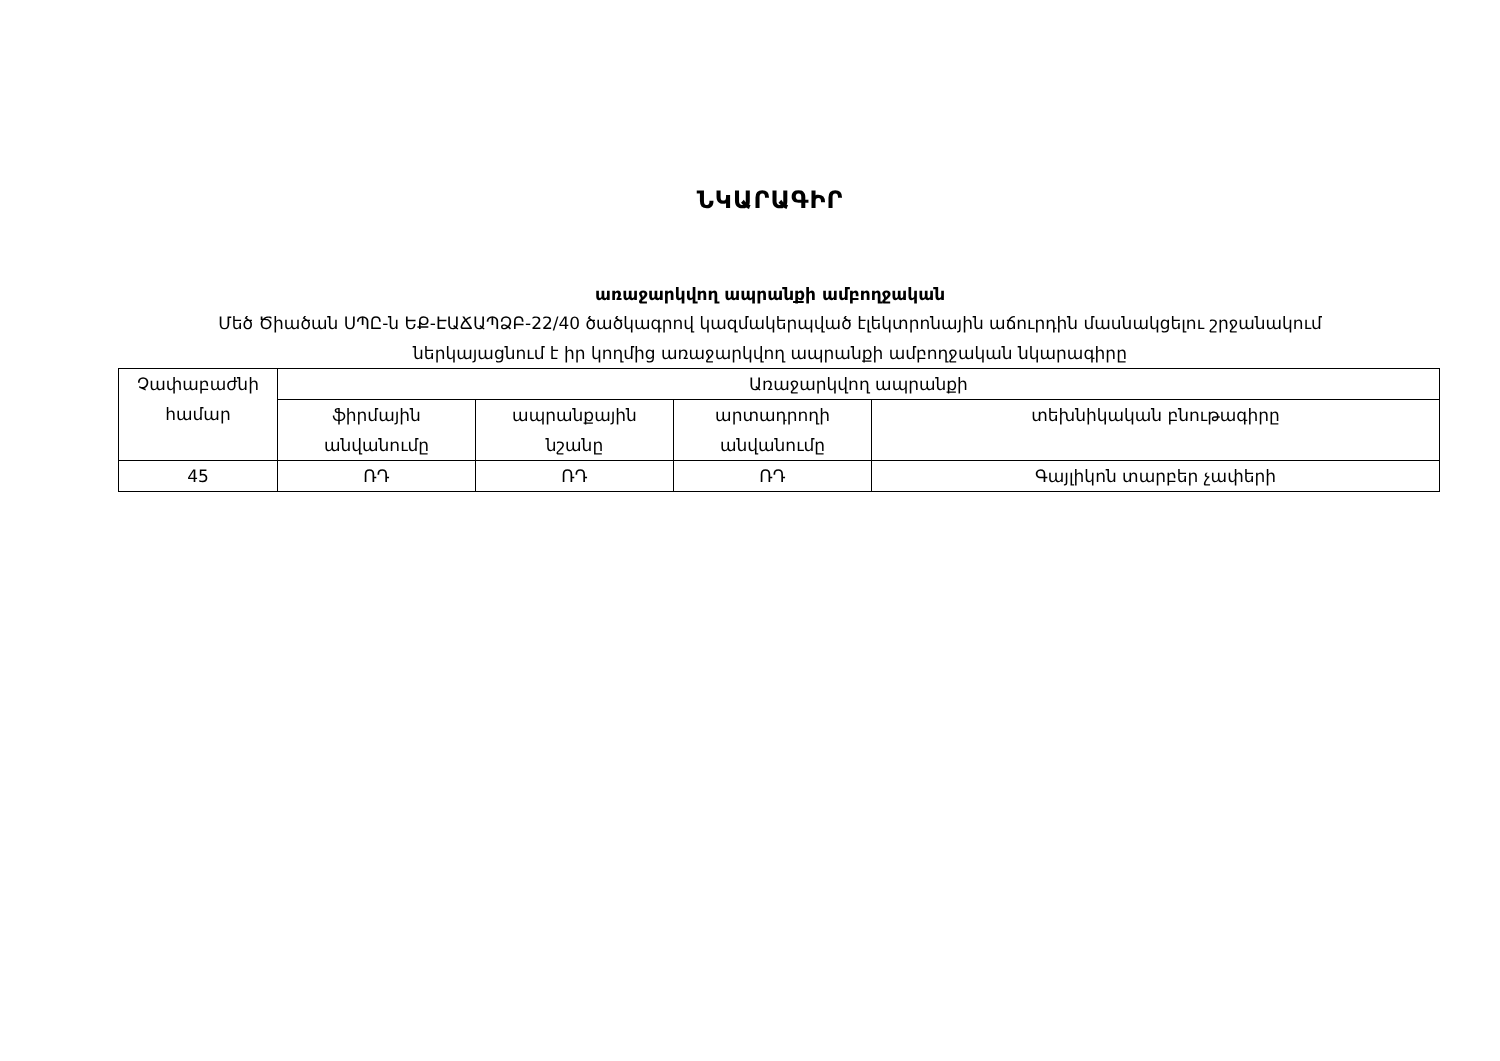ՆԿԱՐԱԳԻՐ
առաջարկվող ապրանքի ամբողջական
Մեծ Ծիածան ՍՊԸ-ն ԵՔ-ԷԱՃԱՊՁԲ-22/40 ծածկագրով կազմակերպված էլեկտրոնային աճուրդին մասնակցելու շրջանակում
ներկայացնում է իր կողմից առաջարկվող ապրանքի ամբողջական նկարագիրը
| Չափաբաժնի համար | Առաջարկվող ապրանքի | | | |
| --- | --- | --- | --- | --- |
| | ֆիրմային անվանումը | ապրանքային նշանը | արտադրողի անվանումը | տեխնիկական բնութագիրը |
| 45 | ՌԴ | ՌԴ | ՌԴ | Գայլիկոն տարբեր չափերի |